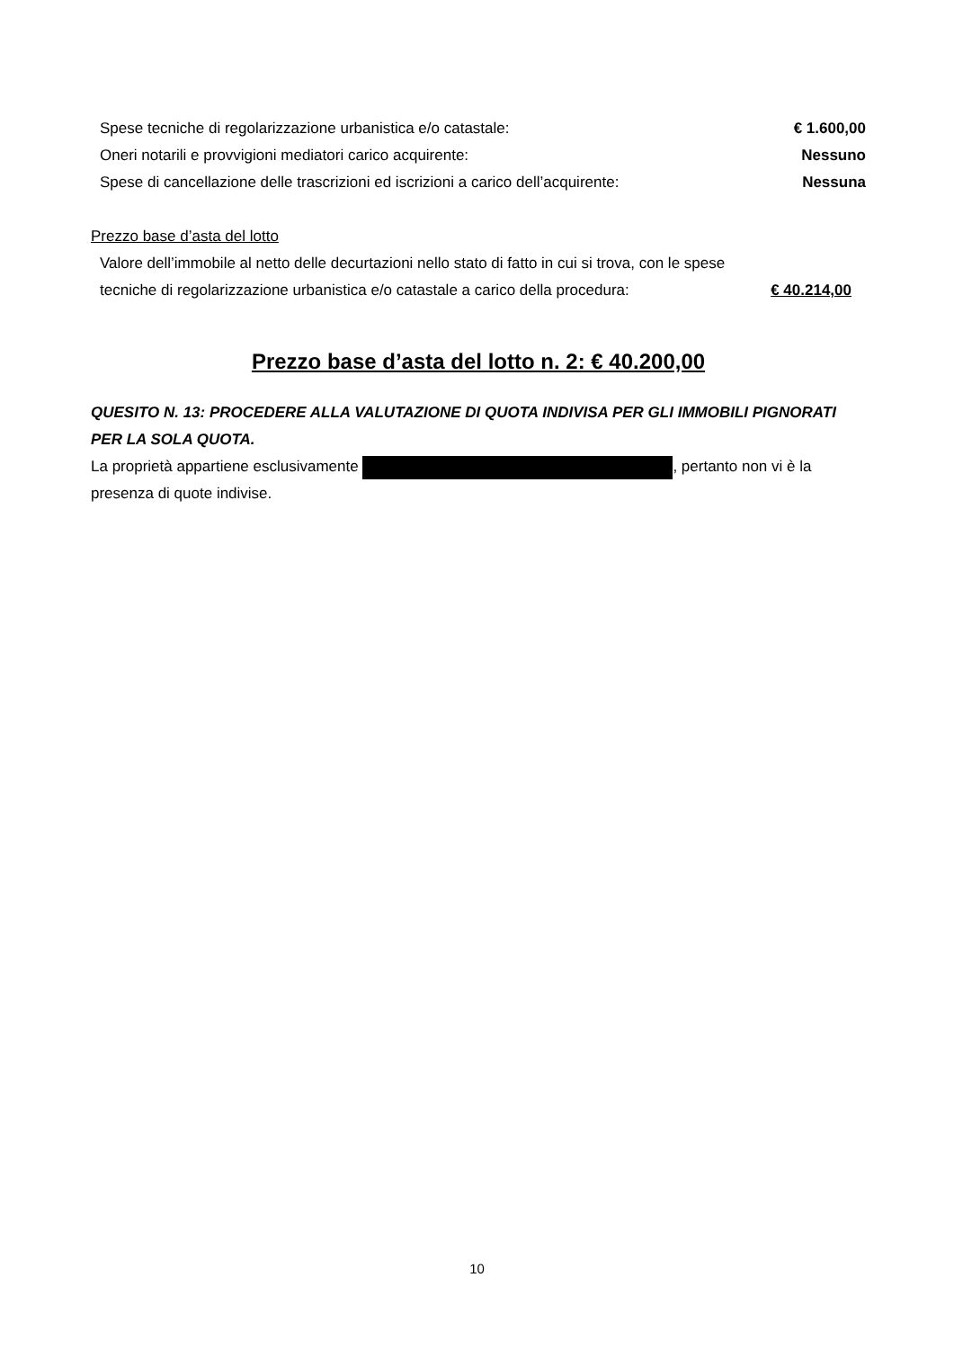| Spese tecniche di regolarizzazione urbanistica e/o catastale: | € 1.600,00 |
| Oneri notarili e provvigioni mediatori carico acquirente: | Nessuno |
| Spese di cancellazione delle trascrizioni ed iscrizioni a carico dell’acquirente: | Nessuna |
Prezzo base d’asta del lotto
| Valore dell’immobile al netto delle decurtazioni nello stato di fatto in cui si trova, con le spese tecniche di regolarizzazione urbanistica e/o catastale a carico della procedura: | € 40.214,00 |
Prezzo base d’asta del lotto n. 2: € 40.200,00
QUESITO N. 13: PROCEDERE ALLA VALUTAZIONE DI QUOTA INDIVISA PER GLI IMMOBILI PIGNORATI PER LA SOLA QUOTA.
La proprietà appartiene esclusivamente , pertanto non vi è la presenza di quote indivise.
10